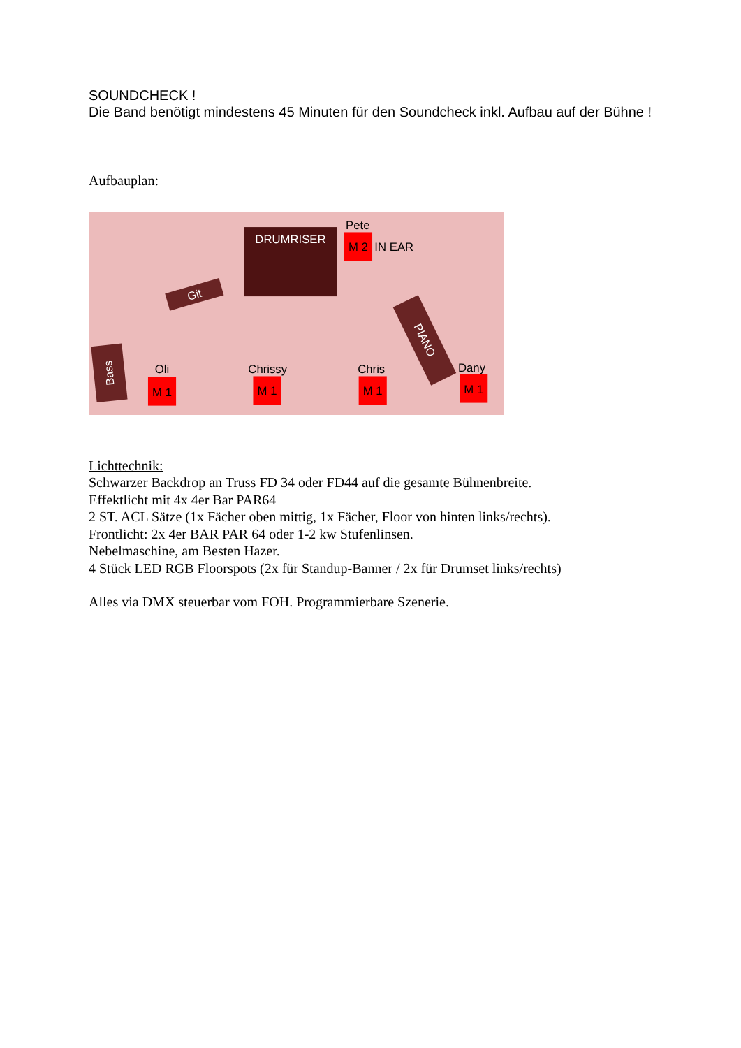SOUNDCHECK !
Die Band benötigt mindestens 45 Minuten für den Soundcheck inkl. Aufbau auf der Bühne !
Aufbauplan:
DRUMRISER
Pete
M 2
IN EAR
Git
Bass
PIANO
Oli
M 1
Chrissy
M 1
Chris
M 1
Dany
M 1
Lichttechnik:
Schwarzer Backdrop an Truss FD 34 oder FD44 auf die gesamte Bühnenbreite.
Effektlicht mit 4x 4er Bar PAR64
2 ST. ACL Sätze (1x Fächer oben mittig, 1x Fächer, Floor von hinten links/rechts).
Frontlicht: 2x 4er BAR PAR 64 oder 1-2 kw Stufenlinsen.
Nebelmaschine, am Besten Hazer.
4 Stück LED RGB Floorspots (2x für Standup-Banner / 2x für Drumset links/rechts)
Alles via DMX steuerbar vom FOH. Programmierbare Szenerie.